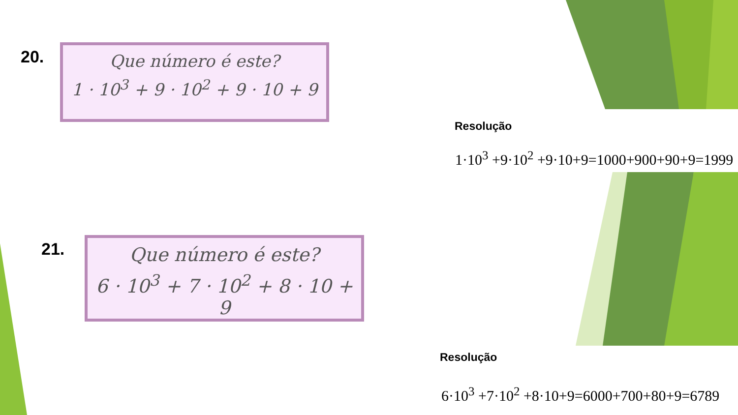20.
Que número é este?
1 · 10<sup>3</sup> + 9 · 10<sup>2</sup> + 9 · 10 + 9
Resolução
1·10<sup>3</sup> +9·10<sup>2</sup> +9·10+9=1000+900+90+9=1999
21.
Que número é este?
6 · 10<sup>3</sup> + 7 · 10<sup>2</sup> + 8 · 10 + 9
Resolução
6·10<sup>3</sup> +7·10<sup>2</sup> +8·10+9=6000+700+80+9=6789